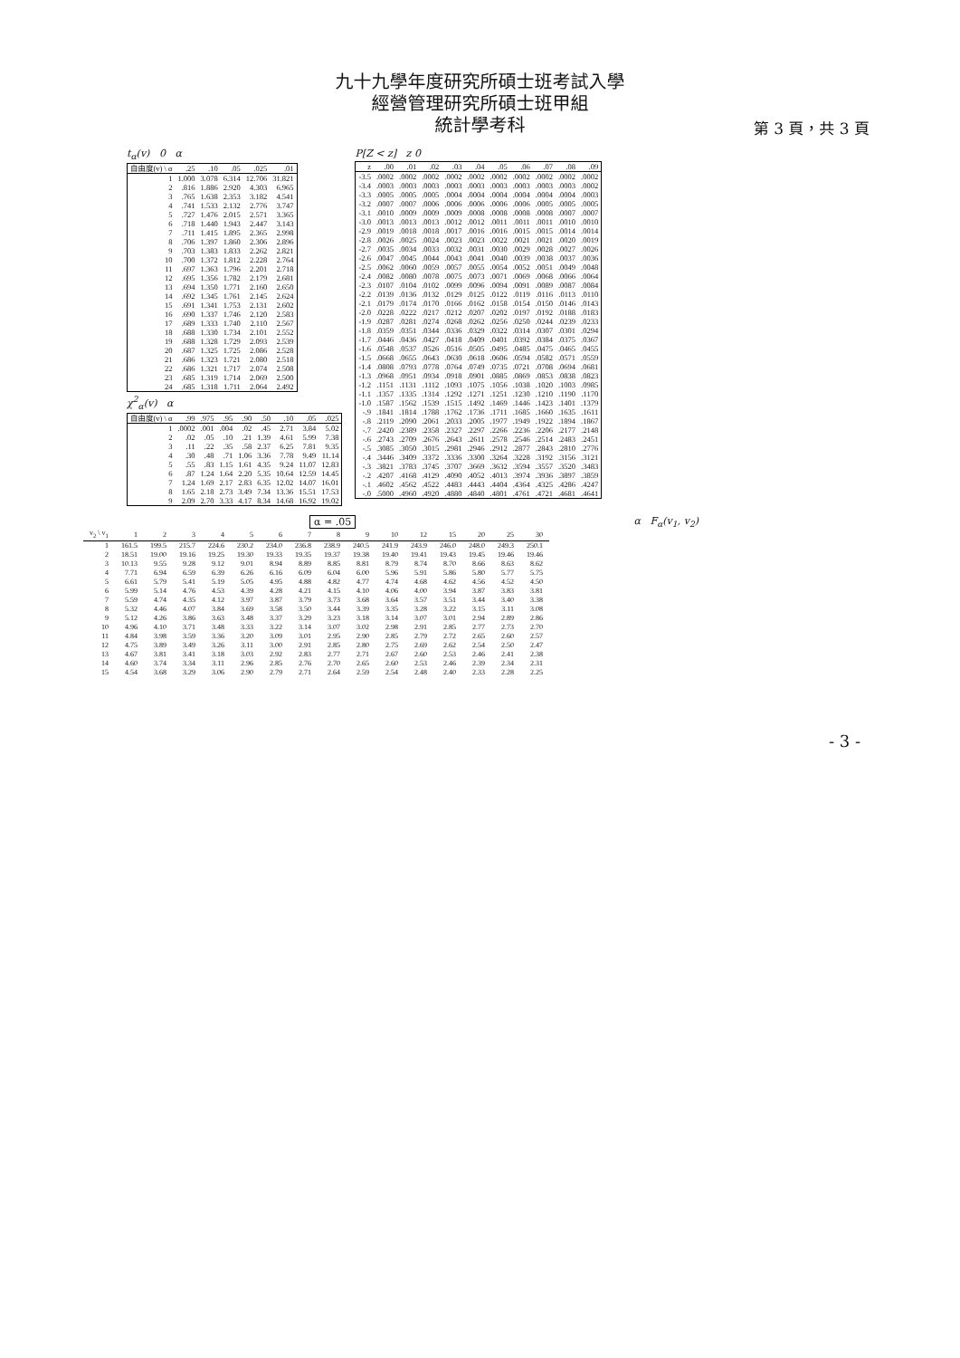九十九學年度研究所碩士班考試入學
經營管理研究所碩士班甲組
統計學考科
第 3 頁，共 3 頁
t<sub>α</sub>(v) 0 α
| 自由度(v) \ α | .25 | .10 | .05 | .025 | .01 |
| --- | --- | --- | --- | --- | --- |
| 1 | 1.000 | 3.078 | 6.314 | 12.706 | 31.821 |
| 2 | .816 | 1.886 | 2.920 | 4.303 | 6.965 |
| 3 | .765 | 1.638 | 2.353 | 3.182 | 4.541 |
| 4 | .741 | 1.533 | 2.132 | 2.776 | 3.747 |
| 5 | .727 | 1.476 | 2.015 | 2.571 | 3.365 |
| 6 | .718 | 1.440 | 1.943 | 2.447 | 3.143 |
| 7 | .711 | 1.415 | 1.895 | 2.365 | 2.998 |
| 8 | .706 | 1.397 | 1.860 | 2.306 | 2.896 |
| 9 | .703 | 1.383 | 1.833 | 2.262 | 2.821 |
| 10 | .700 | 1.372 | 1.812 | 2.228 | 2.764 |
| 11 | .697 | 1.363 | 1.796 | 2.201 | 2.718 |
| 12 | .695 | 1.356 | 1.782 | 2.179 | 2.681 |
| 13 | .694 | 1.350 | 1.771 | 2.160 | 2.650 |
| 14 | .692 | 1.345 | 1.761 | 2.145 | 2.624 |
| 15 | .691 | 1.341 | 1.753 | 2.131 | 2.602 |
| 16 | .690 | 1.337 | 1.746 | 2.120 | 2.583 |
| 17 | .689 | 1.333 | 1.740 | 2.110 | 2.567 |
| 18 | .688 | 1.330 | 1.734 | 2.101 | 2.552 |
| 19 | .688 | 1.328 | 1.729 | 2.093 | 2.539 |
| 20 | .687 | 1.325 | 1.725 | 2.086 | 2.528 |
| 21 | .686 | 1.323 | 1.721 | 2.080 | 2.518 |
| 22 | .686 | 1.321 | 1.717 | 2.074 | 2.508 |
| 23 | .685 | 1.319 | 1.714 | 2.069 | 2.500 |
| 24 | .685 | 1.318 | 1.711 | 2.064 | 2.492 |
χ<sup>2</sup><sub>α</sub>(v) α
| 自由度(v) \ α | .99 | .975 | .95 | .90 | .50 | .10 | .05 | .025 |
| --- | --- | --- | --- | --- | --- | --- | --- | --- |
| 1 | .0002 | .001 | .004 | .02 | .45 | 2.71 | 3.84 | 5.02 |
| 2 | .02 | .05 | .10 | .21 | 1.39 | 4.61 | 5.99 | 7.38 |
| 3 | .11 | .22 | .35 | .58 | 2.37 | 6.25 | 7.81 | 9.35 |
| 4 | .30 | .48 | .71 | 1.06 | 3.36 | 7.78 | 9.49 | 11.14 |
| 5 | .55 | .83 | 1.15 | 1.61 | 4.35 | 9.24 | 11.07 | 12.83 |
| 6 | .87 | 1.24 | 1.64 | 2.20 | 5.35 | 10.64 | 12.59 | 14.45 |
| 7 | 1.24 | 1.69 | 2.17 | 2.83 | 6.35 | 12.02 | 14.07 | 16.01 |
| 8 | 1.65 | 2.18 | 2.73 | 3.49 | 7.34 | 13.36 | 15.51 | 17.53 |
| 9 | 2.09 | 2.70 | 3.33 | 4.17 | 8.34 | 14.68 | 16.92 | 19.02 |
P[Z < z] z 0
| z | .00 | .01 | .02 | .03 | .04 | .05 | .06 | .07 | .08 | .09 |
| --- | --- | --- | --- | --- | --- | --- | --- | --- | --- | --- |
| -3.5 | .0002 | .0002 | .0002 | .0002 | .0002 | .0002 | .0002 | .0002 | .0002 | .0002 |
| -3.4 | .0003 | .0003 | .0003 | .0003 | .0003 | .0003 | .0003 | .0003 | .0003 | .0002 |
| -3.3 | .0005 | .0005 | .0005 | .0004 | .0004 | .0004 | .0004 | .0004 | .0004 | .0003 |
| -3.2 | .0007 | .0007 | .0006 | .0006 | .0006 | .0006 | .0006 | .0005 | .0005 | .0005 |
| -3.1 | .0010 | .0009 | .0009 | .0009 | .0008 | .0008 | .0008 | .0008 | .0007 | .0007 |
| -3.0 | .0013 | .0013 | .0013 | .0012 | .0012 | .0011 | .0011 | .0011 | .0010 | .0010 |
| -2.9 | .0019 | .0018 | .0018 | .0017 | .0016 | .0016 | .0015 | .0015 | .0014 | .0014 |
| -2.8 | .0026 | .0025 | .0024 | .0023 | .0023 | .0022 | .0021 | .0021 | .0020 | .0019 |
| -2.7 | .0035 | .0034 | .0033 | .0032 | .0031 | .0030 | .0029 | .0028 | .0027 | .0026 |
| -2.6 | .0047 | .0045 | .0044 | .0043 | .0041 | .0040 | .0039 | .0038 | .0037 | .0036 |
| -2.5 | .0062 | .0060 | .0059 | .0057 | .0055 | .0054 | .0052 | .0051 | .0049 | .0048 |
| -2.4 | .0082 | .0080 | .0078 | .0075 | .0073 | .0071 | .0069 | .0068 | .0066 | .0064 |
| -2.3 | .0107 | .0104 | .0102 | .0099 | .0096 | .0094 | .0091 | .0089 | .0087 | .0084 |
| -2.2 | .0139 | .0136 | .0132 | .0129 | .0125 | .0122 | .0119 | .0116 | .0113 | .0110 |
| -2.1 | .0179 | .0174 | .0170 | .0166 | .0162 | .0158 | .0154 | .0150 | .0146 | .0143 |
| -2.0 | .0228 | .0222 | .0217 | .0212 | .0207 | .0202 | .0197 | .0192 | .0188 | .0183 |
| -1.9 | .0287 | .0281 | .0274 | .0268 | .0262 | .0256 | .0250 | .0244 | .0239 | .0233 |
| -1.8 | .0359 | .0351 | .0344 | .0336 | .0329 | .0322 | .0314 | .0307 | .0301 | .0294 |
| -1.7 | .0446 | .0436 | .0427 | .0418 | .0409 | .0401 | .0392 | .0384 | .0375 | .0367 |
| -1.6 | .0548 | .0537 | .0526 | .0516 | .0505 | .0495 | .0485 | .0475 | .0465 | .0455 |
| -1.5 | .0668 | .0655 | .0643 | .0630 | .0618 | .0606 | .0594 | .0582 | .0571 | .0559 |
| -1.4 | .0808 | .0793 | .0778 | .0764 | .0749 | .0735 | .0721 | .0708 | .0694 | .0681 |
| -1.3 | .0968 | .0951 | .0934 | .0918 | .0901 | .0885 | .0869 | .0853 | .0838 | .0823 |
| -1.2 | .1151 | .1131 | .1112 | .1093 | .1075 | .1056 | .1038 | .1020 | .1003 | .0985 |
| -1.1 | .1357 | .1335 | .1314 | .1292 | .1271 | .1251 | .1230 | .1210 | .1190 | .1170 |
| -1.0 | .1587 | .1562 | .1539 | .1515 | .1492 | .1469 | .1446 | .1423 | .1401 | .1379 |
| -.9 | .1841 | .1814 | .1788 | .1762 | .1736 | .1711 | .1685 | .1660 | .1635 | .1611 |
| -.8 | .2119 | .2090 | .2061 | .2033 | .2005 | .1977 | .1949 | .1922 | .1894 | .1867 |
| -.7 | .2420 | .2389 | .2358 | .2327 | .2297 | .2266 | .2236 | .2206 | .2177 | .2148 |
| -.6 | .2743 | .2709 | .2676 | .2643 | .2611 | .2578 | .2546 | .2514 | .2483 | .2451 |
| -.5 | .3085 | .3050 | .3015 | .2981 | .2946 | .2912 | .2877 | .2843 | .2810 | .2776 |
| -.4 | .3446 | .3409 | .3372 | .3336 | .3300 | .3264 | .3228 | .3192 | .3156 | .3121 |
| -.3 | .3821 | .3783 | .3745 | .3707 | .3669 | .3632 | .3594 | .3557 | .3520 | .3483 |
| -.2 | .4207 | .4168 | .4129 | .4090 | .4052 | .4013 | .3974 | .3936 | .3897 | .3859 |
| -.1 | .4602 | .4562 | .4522 | .4483 | .4443 | .4404 | .4364 | .4325 | .4286 | .4247 |
| -.0 | .5000 | .4960 | .4920 | .4880 | .4840 | .4801 | .4761 | .4721 | .4681 | .4641 |
α = .05 α F<sub>α</sub>(v<sub>1</sub>, v<sub>2</sub>)
| v<sub>2</sub> \ v<sub>1</sub> | 1 | 2 | 3 | 4 | 5 | 6 | 7 | 8 | 9 | 10 | 12 | 15 | 20 | 25 | 30 |
| --- | --- | --- | --- | --- | --- | --- | --- | --- | --- | --- | --- | --- | --- | --- | --- |
| 1 | 161.5 | 199.5 | 215.7 | 224.6 | 230.2 | 234.0 | 236.8 | 238.9 | 240.5 | 241.9 | 243.9 | 246.0 | 248.0 | 249.3 | 250.1 |
| 2 | 18.51 | 19.00 | 19.16 | 19.25 | 19.30 | 19.33 | 19.35 | 19.37 | 19.38 | 19.40 | 19.41 | 19.43 | 19.45 | 19.46 | 19.46 |
| 3 | 10.13 | 9.55 | 9.28 | 9.12 | 9.01 | 8.94 | 8.89 | 8.85 | 8.81 | 8.79 | 8.74 | 8.70 | 8.66 | 8.63 | 8.62 |
| 4 | 7.71 | 6.94 | 6.59 | 6.39 | 6.26 | 6.16 | 6.09 | 6.04 | 6.00 | 5.96 | 5.91 | 5.86 | 5.80 | 5.77 | 5.75 |
| 5 | 6.61 | 5.79 | 5.41 | 5.19 | 5.05 | 4.95 | 4.88 | 4.82 | 4.77 | 4.74 | 4.68 | 4.62 | 4.56 | 4.52 | 4.50 |
| 6 | 5.99 | 5.14 | 4.76 | 4.53 | 4.39 | 4.28 | 4.21 | 4.15 | 4.10 | 4.06 | 4.00 | 3.94 | 3.87 | 3.83 | 3.81 |
| 7 | 5.59 | 4.74 | 4.35 | 4.12 | 3.97 | 3.87 | 3.79 | 3.73 | 3.68 | 3.64 | 3.57 | 3.51 | 3.44 | 3.40 | 3.38 |
| 8 | 5.32 | 4.46 | 4.07 | 3.84 | 3.69 | 3.58 | 3.50 | 3.44 | 3.39 | 3.35 | 3.28 | 3.22 | 3.15 | 3.11 | 3.08 |
| 9 | 5.12 | 4.26 | 3.86 | 3.63 | 3.48 | 3.37 | 3.29 | 3.23 | 3.18 | 3.14 | 3.07 | 3.01 | 2.94 | 2.89 | 2.86 |
| 10 | 4.96 | 4.10 | 3.71 | 3.48 | 3.33 | 3.22 | 3.14 | 3.07 | 3.02 | 2.98 | 2.91 | 2.85 | 2.77 | 2.73 | 2.70 |
| 11 | 4.84 | 3.98 | 3.59 | 3.36 | 3.20 | 3.09 | 3.01 | 2.95 | 2.90 | 2.85 | 2.79 | 2.72 | 2.65 | 2.60 | 2.57 |
| 12 | 4.75 | 3.89 | 3.49 | 3.26 | 3.11 | 3.00 | 2.91 | 2.85 | 2.80 | 2.75 | 2.69 | 2.62 | 2.54 | 2.50 | 2.47 |
| 13 | 4.67 | 3.81 | 3.41 | 3.18 | 3.03 | 2.92 | 2.83 | 2.77 | 2.71 | 2.67 | 2.60 | 2.53 | 2.46 | 2.41 | 2.38 |
| 14 | 4.60 | 3.74 | 3.34 | 3.11 | 2.96 | 2.85 | 2.76 | 2.70 | 2.65 | 2.60 | 2.53 | 2.46 | 2.39 | 2.34 | 2.31 |
| 15 | 4.54 | 3.68 | 3.29 | 3.06 | 2.90 | 2.79 | 2.71 | 2.64 | 2.59 | 2.54 | 2.48 | 2.40 | 2.33 | 2.28 | 2.25 |
- 3 -